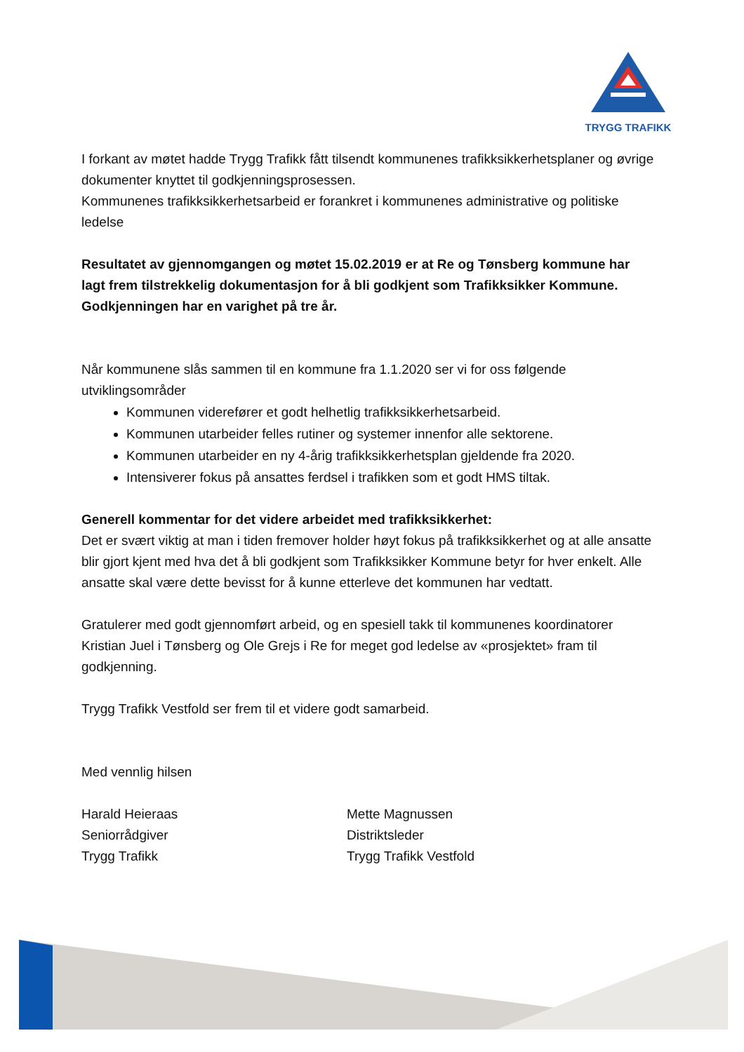TRYGG TRAFIKK
I forkant av møtet hadde Trygg Trafikk fått tilsendt kommunenes trafikksikkerhetsplaner og øvrige dokumenter knyttet til godkjenningsprosessen.
Kommunenes trafikksikkerhetsarbeid er forankret i kommunenes administrative og politiske ledelse
Resultatet av gjennomgangen og møtet 15.02.2019 er at Re og Tønsberg kommune har lagt frem tilstrekkelig dokumentasjon for å bli godkjent som Trafikksikker Kommune. Godkjenningen har en varighet på tre år.
Når kommunene slås sammen til en kommune fra 1.1.2020 ser vi for oss følgende utviklingsområder
Kommunen viderefører et godt helhetlig trafikksikkerhetsarbeid.
Kommunen utarbeider felles rutiner og systemer innenfor alle sektorene.
Kommunen utarbeider en ny 4-årig trafikksikkerhetsplan gjeldende fra 2020.
Intensiverer fokus på ansattes ferdsel i trafikken som et godt HMS tiltak.
Generell kommentar for det videre arbeidet med trafikksikkerhet:
Det er svært viktig at man i tiden fremover holder høyt fokus på trafikksikkerhet og at alle ansatte blir gjort kjent med hva det å bli godkjent som Trafikksikker Kommune betyr for hver enkelt. Alle ansatte skal være dette bevisst for å kunne etterleve det kommunen har vedtatt.
Gratulerer med godt gjennomført arbeid, og en spesiell takk til kommunenes koordinatorer Kristian Juel i Tønsberg og Ole Grejs i Re for meget god ledelse av «prosjektet» fram til godkjenning.
Trygg Trafikk Vestfold ser frem til et videre godt samarbeid.
Med vennlig hilsen
Harald Heieraas
Seniorrådgiver
Trygg Trafikk
Mette Magnussen
Distriktsleder
Trygg Trafikk Vestfold